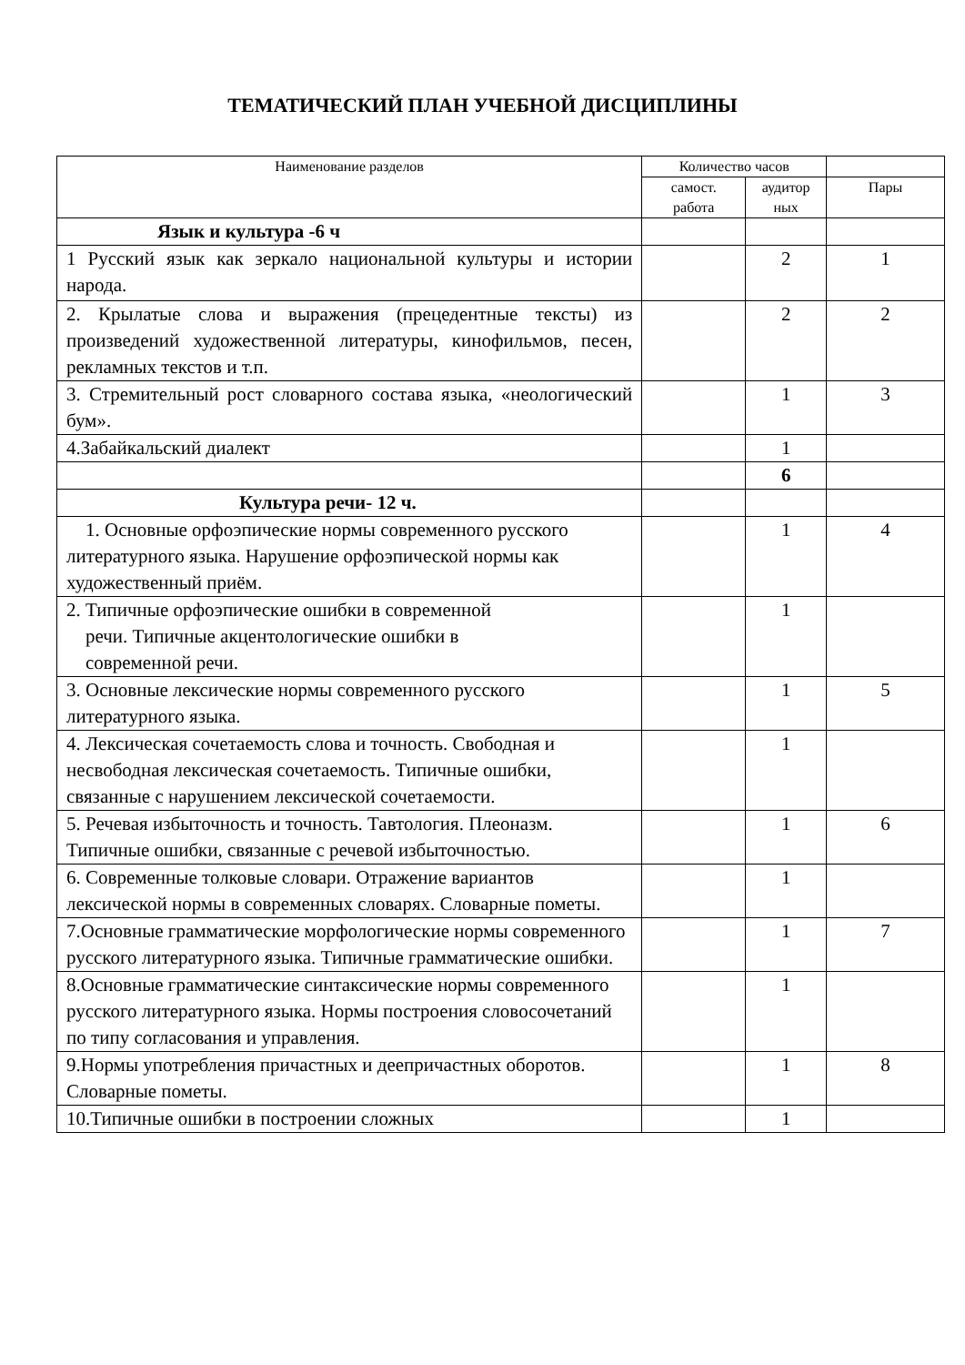ТЕМАТИЧЕСКИЙ ПЛАН УЧЕБНОЙ ДИСЦИПЛИНЫ
| Наименование разделов | Количество часов | | |
| --- | --- | --- | --- |
| | самост. работа | аудитор ных | Пары |
| Язык и культура -6 ч | | | |
| 1 Русский язык как зеркало национальной культуры и истории народа. | | 2 | 1 |
| 2. Крылатые слова и выражения (прецедентные тексты) из произведений художественной литературы, кинофильмов, песен, рекламных текстов и т.п. | | 2 | 2 |
| 3. Стремительный рост словарного состава языка, «неологический бум». | | 1 | 3 |
| 4.Забайкальский диалект | | 1 | |
| | | 6 | |
| Культура речи- 12 ч. | | | |
| 1. Основные орфоэпические нормы современного русского литературного языка. Нарушение орфоэпической нормы как художественный приём. | | 1 | 4 |
| 2. Типичные орфоэпические ошибки в современной речи. Типичные акцентологические ошибки в современной речи. | | 1 | |
| 3. Основные лексические нормы современного русского литературного языка. | | 1 | 5 |
| 4. Лексическая сочетаемость слова и точность. Свободная и несвободная лексическая сочетаемость. Типичные ошибки, связанные с нарушением лексической сочетаемости. | | 1 | |
| 5. Речевая избыточность и точность. Тавтология. Плеоназм. Типичные ошибки, связанные с речевой избыточностью. | | 1 | 6 |
| 6. Современные толковые словари. Отражение вариантов лексической нормы в современных словарях. Словарные пометы. | | 1 | |
| 7.Основные грамматические морфологические нормы современного русского литературного языка. Типичные грамматические ошибки. | | 1 | 7 |
| 8.Основные грамматические синтаксические нормы современного русского литературного языка. Нормы построения словосочетаний по типу согласования и управления. | | 1 | |
| 9.Нормы употребления причастных и деепричастных оборотов. Словарные пометы. | | 1 | 8 |
| 10.Типичные ошибки в построении сложных | | 1 | |